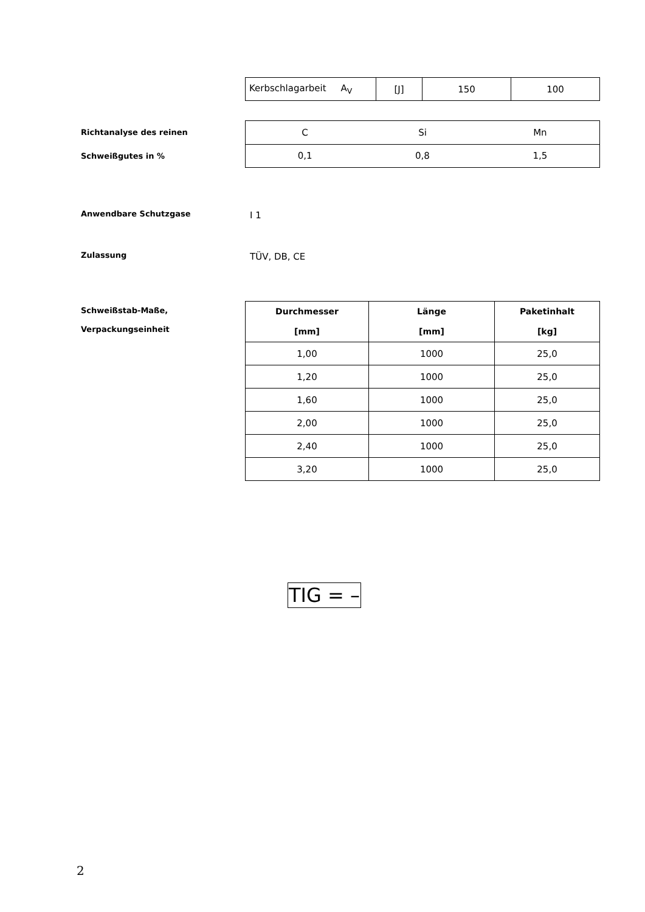| Kerbschlagarbeit A<sub>V</sub> | [J] | 150 | 100 |
Richtanalyse des reinen
Schweißgutes in %
| C | Si | Mn |
| 0,1 | 0,8 | 1,5 |
Anwendbare Schutzgase
I 1
Zulassung
TÜV, DB, CE
Schweißstab-Maße,
Verpackungseinheit
| Durchmesser [mm] | Länge [mm] | Paketinhalt [kg] |
| --- | --- | --- |
| 1,00 | 1000 | 25,0 |
| 1,20 | 1000 | 25,0 |
| 1,60 | 1000 | 25,0 |
| 2,00 | 1000 | 25,0 |
| 2,40 | 1000 | 25,0 |
| 3,20 | 1000 | 25,0 |
TIG = –
2